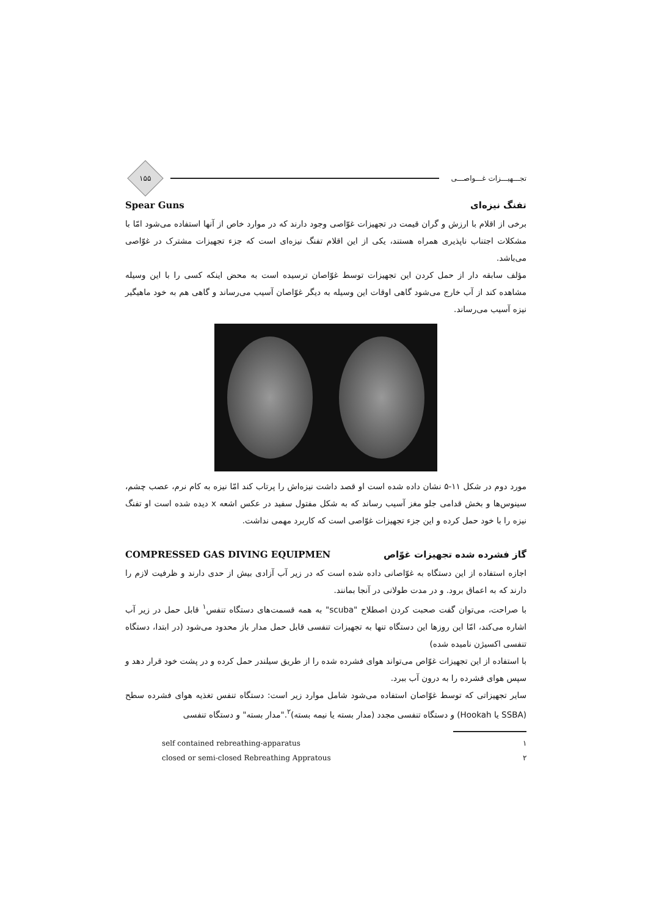تجـــهیـــزات غـــواصـــی
۱۵۵
تفنگ نیزه‌ای Spear Guns
برخی از اقلام با ارزش و گران قیمت در تجهیزات غوّاصی وجود دارند که در موارد خاص از آنها استفاده می‌شود امّا با مشکلات اجتناب ناپذیری همراه هستند، یکی از این اقلام تفنگ نیزه‌ای است که جزء تجهیزات مشترک در غوّاصی می‌باشد.
مؤلف سابقه دار از حمل کردن این تجهیزات توسط غوّاصان ترسیده است به محض اینکه کسی را با این وسیله مشاهده کند از آب خارج می‌شود گاهی اوقات این وسیله به دیگر غوّاصان آسیب می‌رساند و گاهی هم به خود ماهیگیر نیزه آسیب می‌رساند.
مورد دوم در شکل ۱۱-۵ نشان داده شده است او قصد داشت نیزه‌اش را پرتاب کند امّا نیزه به کام نرم، عصب چشم، سینوس‌ها و بخش قدامی جلو مغز آسیب رساند که به شکل مفتول سفید در عکس اشعه x دیده شده است او تفنگ نیزه را با خود حمل کرده و این جزء تجهیزات غوّاصی است که کاربرد مهمی نداشت.
گاز فشرده شده تجهیزات غوّاص COMPRESSED GAS DIVING EQUIPMEN
اجازه استفاده از این دستگاه به غوّاصانی داده شده است که در زیر آب آزادی بیش از حدی دارند و ظرفیت لازم را دارند که به اعماق برود. و در مدت طولانی در آنجا بمانند.
با صراحت، می‌توان گفت صحبت کردن اصطلاح "scuba" به همه قسمت‌های دستگاه تنفس<sup>۱</sup> قابل حمل در زیر آب اشاره می‌کند، امّا این روزها این دستگاه تنها به تجهیزات تنفسی قابل حمل مدار باز محدود می‌شود (در ابتدا، دستگاه تنفسی اکسیژن نامیده شده)
با استفاده از این تجهیزات غوّاص می‌تواند هوای فشرده شده را از طریق سیلندر حمل کرده و در پشت خود قرار دهد و سپس هوای فشرده را به درون آب ببرد.
سایر تجهیزاتی که توسط غوّاصان استفاده می‌شود شامل موارد زیر است: دستگاه تنفس تغذیه هوای فشرده سطح (SSBA یا Hookah) و دستگاه تنفسی مجدد (مدار بسته یا نیمه بسته)<sup>۲</sup>."مدار بسته" و دستگاه تنفسی
۱ self contained rebreathing-apparatus
۲ closed or semi-closed Rebreathing Appratous